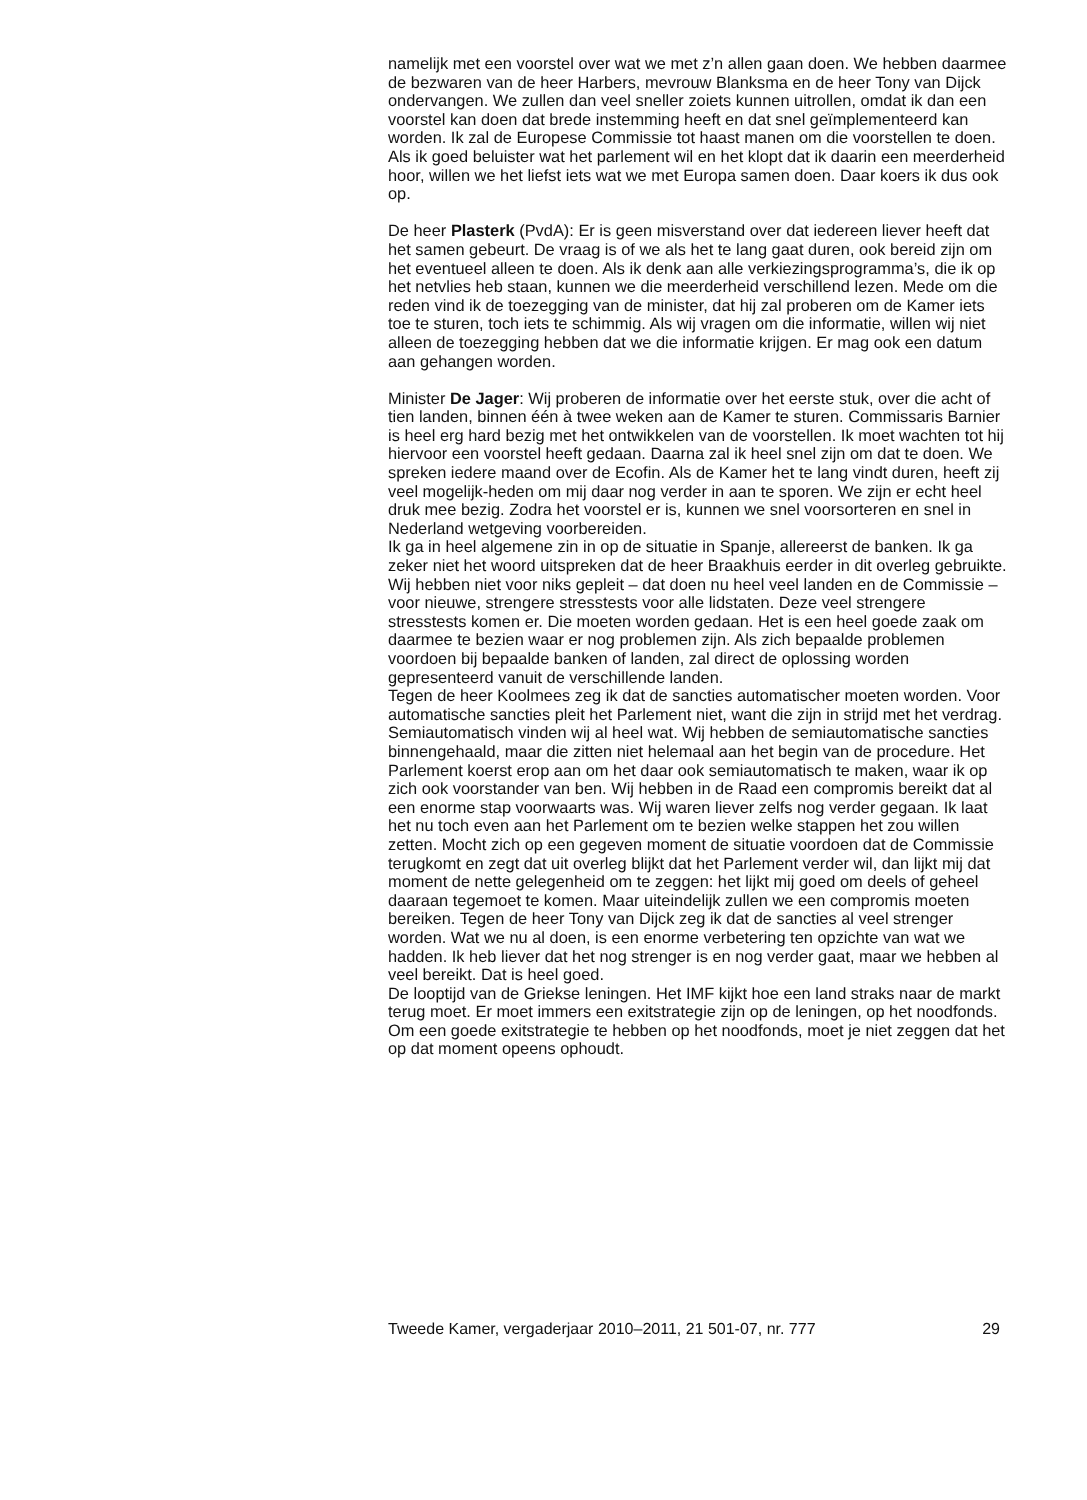namelijk met een voorstel over wat we met z’n allen gaan doen. We hebben daarmee de bezwaren van de heer Harbers, mevrouw Blanksma en de heer Tony van Dijck ondervangen. We zullen dan veel sneller zoiets kunnen uitrollen, omdat ik dan een voorstel kan doen dat brede instemming heeft en dat snel geïmplementeerd kan worden. Ik zal de Europese Commissie tot haast manen om die voorstellen te doen. Als ik goed beluister wat het parlement wil en het klopt dat ik daarin een meerderheid hoor, willen we het liefst iets wat we met Europa samen doen. Daar koers ik dus ook op.
De heer Plasterk (PvdA): Er is geen misverstand over dat iedereen liever heeft dat het samen gebeurt. De vraag is of we als het te lang gaat duren, ook bereid zijn om het eventueel alleen te doen. Als ik denk aan alle verkiezingsprogramma’s, die ik op het netvlies heb staan, kunnen we die meerderheid verschillend lezen. Mede om die reden vind ik de toezegging van de minister, dat hij zal proberen om de Kamer iets toe te sturen, toch iets te schimmig. Als wij vragen om die informatie, willen wij niet alleen de toezegging hebben dat we die informatie krijgen. Er mag ook een datum aan gehangen worden.
Minister De Jager: Wij proberen de informatie over het eerste stuk, over die acht of tien landen, binnen één à twee weken aan de Kamer te sturen. Commissaris Barnier is heel erg hard bezig met het ontwikkelen van de voorstellen. Ik moet wachten tot hij hiervoor een voorstel heeft gedaan. Daarna zal ik heel snel zijn om dat te doen. We spreken iedere maand over de Ecofin. Als de Kamer het te lang vindt duren, heeft zij veel mogelijk-heden om mij daar nog verder in aan te sporen. We zijn er echt heel druk mee bezig. Zodra het voorstel er is, kunnen we snel voorsorteren en snel in Nederland wetgeving voorbereiden.
Ik ga in heel algemene zin in op de situatie in Spanje, allereerst de banken. Ik ga zeker niet het woord uitspreken dat de heer Braakhuis eerder in dit overleg gebruikte. Wij hebben niet voor niks gepleit – dat doen nu heel veel landen en de Commissie – voor nieuwe, strengere stresstests voor alle lidstaten. Deze veel strengere stresstests komen er. Die moeten worden gedaan. Het is een heel goede zaak om daarmee te bezien waar er nog problemen zijn. Als zich bepaalde problemen voordoen bij bepaalde banken of landen, zal direct de oplossing worden gepresenteerd vanuit de verschillende landen.
Tegen de heer Koolmees zeg ik dat de sancties automatischer moeten worden. Voor automatische sancties pleit het Parlement niet, want die zijn in strijd met het verdrag. Semiautomatisch vinden wij al heel wat. Wij hebben de semiautomatische sancties binnengehaald, maar die zitten niet helemaal aan het begin van de procedure. Het Parlement koerst erop aan om het daar ook semiautomatisch te maken, waar ik op zich ook voorstander van ben. Wij hebben in de Raad een compromis bereikt dat al een enorme stap voorwaarts was. Wij waren liever zelfs nog verder gegaan. Ik laat het nu toch even aan het Parlement om te bezien welke stappen het zou willen zetten. Mocht zich op een gegeven moment de situatie voordoen dat de Commissie terugkomt en zegt dat uit overleg blijkt dat het Parlement verder wil, dan lijkt mij dat moment de nette gelegenheid om te zeggen: het lijkt mij goed om deels of geheel daaraan tegemoet te komen. Maar uiteindelijk zullen we een compromis moeten bereiken. Tegen de heer Tony van Dijck zeg ik dat de sancties al veel strenger worden. Wat we nu al doen, is een enorme verbetering ten opzichte van wat we hadden. Ik heb liever dat het nog strenger is en nog verder gaat, maar we hebben al veel bereikt. Dat is heel goed.
De looptijd van de Griekse leningen. Het IMF kijkt hoe een land straks naar de markt terug moet. Er moet immers een exitstrategie zijn op de leningen, op het noodfonds. Om een goede exitstrategie te hebben op het noodfonds, moet je niet zeggen dat het op dat moment opeens ophoudt.
Tweede Kamer, vergaderjaar 2010–2011, 21 501-07, nr. 777 29